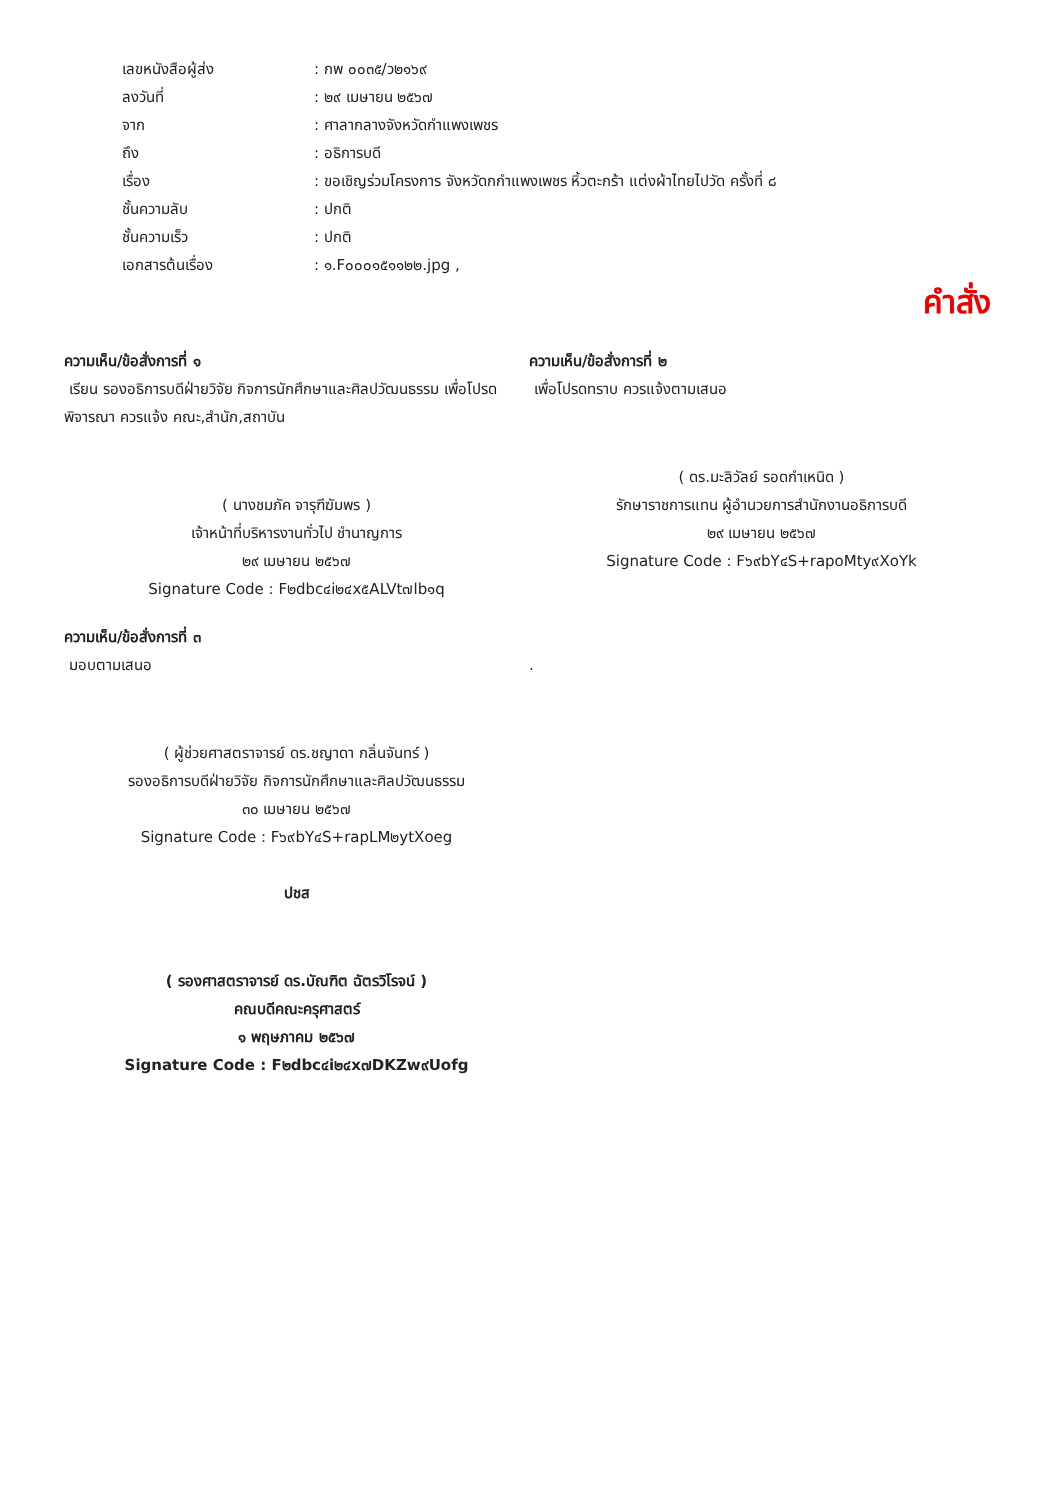เลขหนังสือผู้ส่ง: กพ ๐๐๓๕/ว๒๑๖๙
ลงวันที่: ๒๙ เมษายน ๒๕๖๗
จาก: ศาลากลางจังหวัดกำแพงเพชร
ถึง: อธิการบดี
เรื่อง: ขอเชิญร่วมโครงการ จังหวัดกกำแพงเพชร หิ้วตะกร้า แต่งผ้าไทยไปวัด ครั้งที่ ๘
ชั้นความลับ: ปกติ
ชั้นความเร็ว: ปกติ
เอกสารต้นเรื่อง: ๑.F๐๐๐๑๕๑๑๒๒.jpg ,
คำสั่ง
ความเห็น/ข้อสั่งการที่ ๑
เรียน รองอธิการบดีฝ่ายวิจัย กิจการนักศึกษาและศิลปวัฒนธรรม เพื่อโปรดพิจารณา ควรแจ้ง คณะ,สำนัก,สถาบัน
( นางชมภัค จารุฑีฆัมพร )
เจ้าหน้าที่บริหารงานทั่วไป ชำนาญการ
๒๙ เมษายน ๒๕๖๗
Signature Code : F๒dbc๔i๒๔x๕ALVt๗lb๑q
ความเห็น/ข้อสั่งการที่ ๒
เพื่อโปรดทราบ ควรแจ้งตามเสนอ
( ดร.มะลิวัลย์ รอดกำเหนิด )
รักษาราชการแทน ผู้อำนวยการสำนักงานอธิการบดี
๒๙ เมษายน ๒๕๖๗
Signature Code : F๖๙bY๔S+rapoMty๙XoYk
ความเห็น/ข้อสั่งการที่ ๓
มอบตามเสนอ
( ผู้ช่วยศาสตราจารย์ ดร.ชญาดา กลิ่นจันทร์ )
รองอธิการบดีฝ่ายวิจัย กิจการนักศึกษาและศิลปวัฒนธรรม
๓๐ เมษายน ๒๕๖๗
Signature Code : F๖๙bY๔S+rapLM๒ytXoeg
ปชส
( รองศาสตราจารย์ ดร.บัณฑิต ฉัตรวิโรจน์ )
คณบดีคณะครุศาสตร์
๑ พฤษภาคม ๒๕๖๗
Signature Code : F๒dbc๔i๒๔x๗DKZw๙Uofg
.